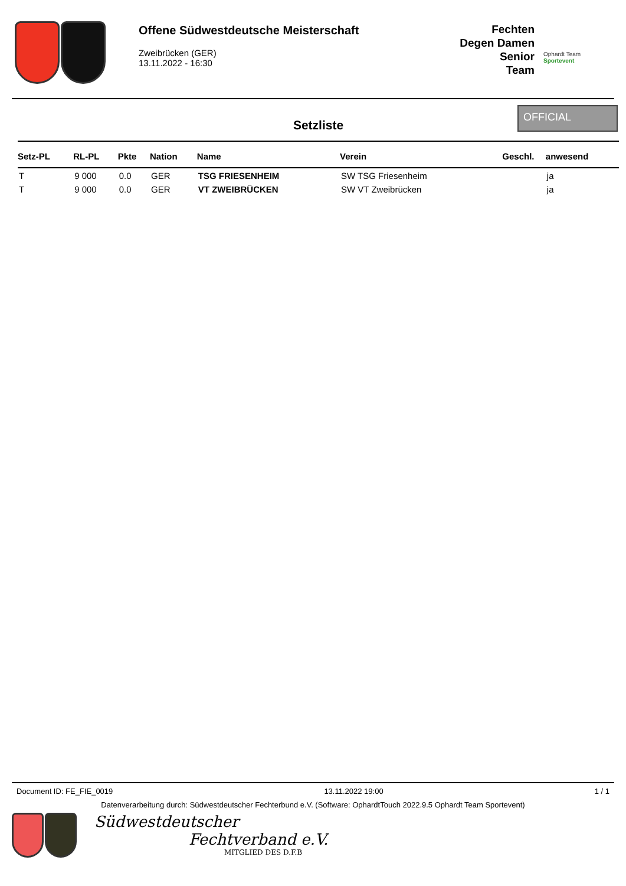Offene Südwestdeutsche Meisterschaft
Zweibrücken (GER)
13.11.2022 - 16:30
Fechten
Degen Damen Senior
Team
Ophardt Team
Sportevent
Setzliste
OFFICIAL
| Setz-PL | RL-PL | Pkte | Nation | Name | Verein | Geschl. | anwesend |
| --- | --- | --- | --- | --- | --- | --- | --- |
| T | 9 000 | 0.0 | GER | TSG FRIESENHEIM | SW TSG Friesenheim | | ja |
| T | 9 000 | 0.0 | GER | VT ZWEIBRÜCKEN | SW VT Zweibrücken | | ja |
Document ID: FE_FIE_0019 13.11.2022 19:00 1 / 1
Datenverarbeitung durch: Südwestdeutscher Fechterbund e.V. (Software: OphardtTouch 2022.9.5 Ophardt Team Sportevent)
Südwestdeutscher
Fechtverband e.V.
MITGLIED DES D.F.B